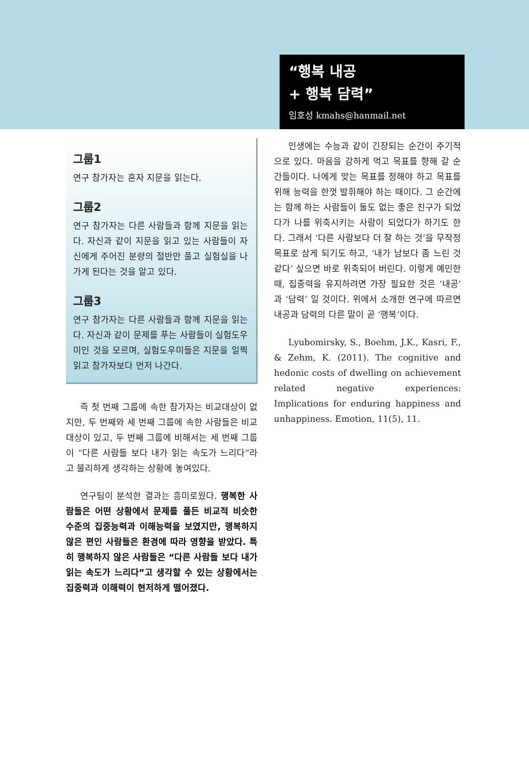“행복 내공
+ 행복 담력”
임호성 kmahs@hanmail.net
그룹1
연구 참가자는 혼자 지문을 읽는다.
그룹2
연구 참가자는 다른 사람들과 함께 지문을 읽는다. 자신과 같이 지문을 읽고 있는 사람들이 자신에게 주어진 분량의 절반만 풀고 실험실을 나가게 된다는 것을 알고 있다.
그룹3
연구 참가자는 다른 사람들과 함께 지문을 읽는다. 자신과 같이 문제를 푸는 사람들이 실험도우미인 것을 모르며, 실험도우미들은 지문을 일찍 읽고 참가자보다 먼저 나간다.
즉 첫 번째 그룹에 속한 참가자는 비교대상이 없지만, 두 번째와 세 번째 그룹에 속한 사람들은 비교대상이 있고, 두 번째 그룹에 비해서는 세 번째 그룹이 “다른 사람들 보다 내가 읽는 속도가 느리다”라고 불리하게 생각하는 상황에 놓여있다.
연구팀이 분석한 결과는 흥미로웠다. 행복한 사람들은 어떤 상황에서 문제를 풀든 비교적 비슷한 수준의 집중능력과 이해능력을 보였지만, 행복하지 않은 편인 사람들은 환경에 따라 영향을 받았다. 특히 행복하지 않은 사람들은 “다른 사람들 보다 내가 읽는 속도가 느리다”고 생각할 수 있는 상황에서는 집중력과 이해력이 현저하게 떨어졌다.
인생에는 수능과 같이 긴장되는 순간이 주기적으로 있다. 마음을 강하게 먹고 목표를 향해 갈 순간들이다. 나에게 맞는 목표를 정해야 하고 목표를 위해 능력을 한껏 발휘해야 하는 때이다. 그 순간에는 함께 하는 사람들이 둘도 없는 좋은 친구가 되었다가 나를 위축시키는 사람이 되었다가 하기도 한다. 그래서 ‘다른 사람보다 더 잘 하는 것’을 무작정 목표로 삼게 되기도 하고, ‘내가 남보다 좀 느린 것 같다’ 싶으면 바로 위축되어 버린다. 이렇게 예민한 때, 집중력을 유지하려면 가장 필요한 것은 ‘내공’과 ‘담력’ 일 것이다. 위에서 소개한 연구에 따르면 내공과 담력의 다른 말이 곧 ‘행복’이다.
Lyubomirsky, S., Boehm, J.K., Kasri, F., & Zehm, K. (2011). The cognitive and hedonic costs of dwelling on achievement related negative experiences: Implications for enduring happiness and unhappiness. Emotion, 11(5), 11.